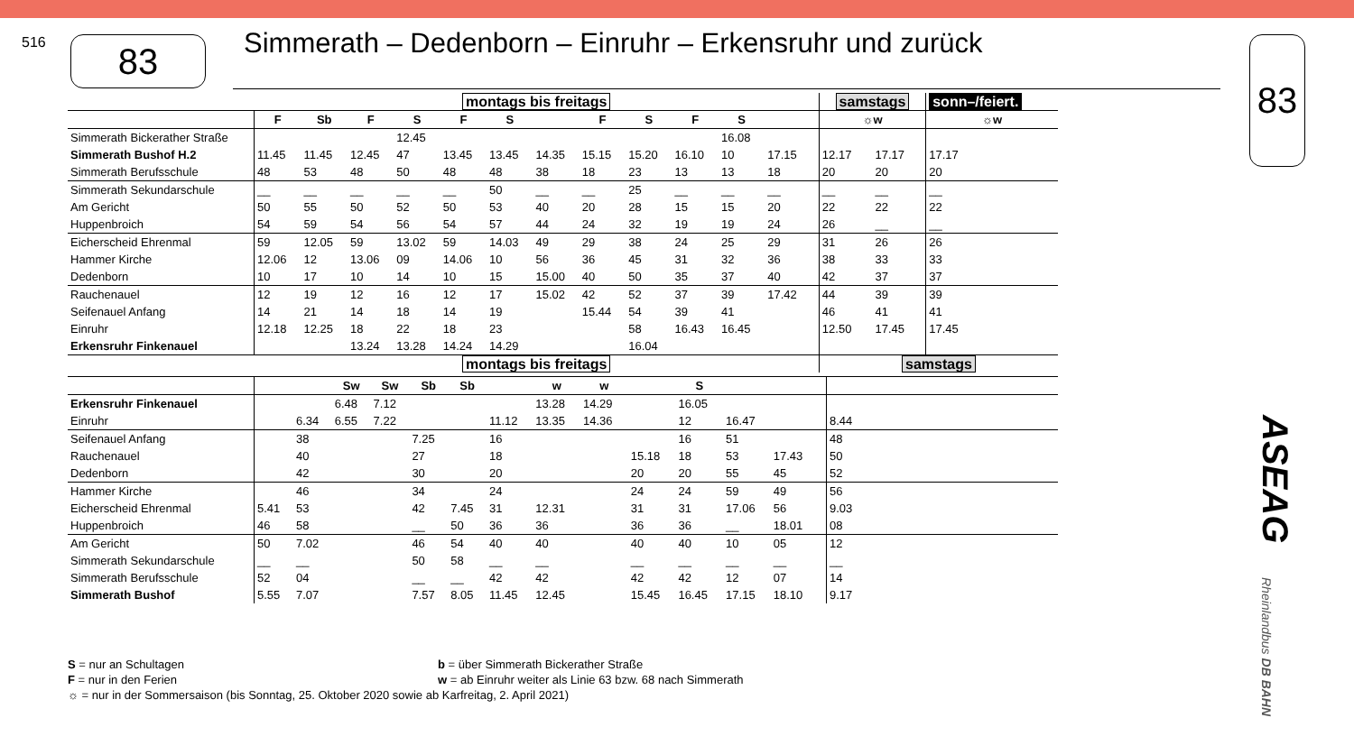516 83
Simmerath – Dedenborn – Einruhr – Erkensruhr und zurück
83
| | montags bis freitags | | | | | | | | | | | | | samstags | | sonn–/feiert. |
| | F | Sb | F | S | F | S | | F | S | F | S | | | ☼w | | ☼w |
| Simmerath Bickerather Straße | | | | 12.45 | | | | | | | 16.08 | | | | | |
| Simmerath Bushof H.2 | 11.45 | 11.45 | 12.45 | 47 | 13.45 | 13.45 | 14.35 | 15.15 | 15.20 | 16.10 | 10 | 17.15 | | 12.17 | 17.17 | 17.17 |
| Simmerath Berufsschule | 48 | 53 | 48 | 50 | 48 | 48 | 38 | 18 | 23 | 13 | 13 | 18 | | 20 | 20 | 20 |
| Simmerath Sekundarschule | __ | __ | __ | __ | __ | 50 | __ | __ | 25 | __ | __ | __ | | __ | __ | __ |
| Am Gericht | 50 | 55 | 50 | 52 | 50 | 53 | 40 | 20 | 28 | 15 | 15 | 20 | | 22 | 22 | 22 |
| Huppenbroich | 54 | 59 | 54 | 56 | 54 | 57 | 44 | 24 | 32 | 19 | 19 | 24 | | 26 | __ | __ |
| Eicherscheid Ehrenmal | 59 | 12.05 | 59 | 13.02 | 59 | 14.03 | 49 | 29 | 38 | 24 | 25 | 29 | | 31 | 26 | 26 |
| Hammer Kirche | 12.06 | 12 | 13.06 | 09 | 14.06 | 10 | 56 | 36 | 45 | 31 | 32 | 36 | | 38 | 33 | 33 |
| Dedenborn | 10 | 17 | 10 | 14 | 10 | 15 | 15.00 | 40 | 50 | 35 | 37 | 40 | | 42 | 37 | 37 |
| Rauchenauel | 12 | 19 | 12 | 16 | 12 | 17 | 15.02 | 42 | 52 | 37 | 39 | 17.42 | | 44 | 39 | 39 |
| Seifenauel Anfang | 14 | 21 | 14 | 18 | 14 | 19 | | 15.44 | 54 | 39 | 41 | | | 46 | 41 | 41 |
| Einruhr | 12.18 | 12.25 | 18 | 22 | 18 | 23 | | | 58 | 16.43 | 16.45 | | | 12.50 | 17.45 | 17.45 |
| Erkensruhr Finkenauel | | | 13.24 | 13.28 | 14.24 | 14.29 | | | 16.04 | | | | | | | |
| | montags bis freitags | | | | | | | | | | | | | samstags | | |
| | | | Sw | Sw | Sb | Sb | | w | w | | S | | | | |
| Erkensruhr Finkenauel | | | 6.48 | 7.12 | | | | 13.28 | 14.29 | | 16.05 | | | | |
| Einruhr | | 6.34 | 6.55 | 7.22 | | | 11.12 | 13.35 | 14.36 | | 12 | 16.47 | | | 8.44 |
| Seifenauel Anfang | | 38 | | | 7.25 | | 16 | | | | 16 | 51 | | | 48 |
| Rauchenauel | | 40 | | | 27 | | 18 | | | 15.18 | 18 | 53 | 17.43 | | 50 |
| Dedenborn | | 42 | | | 30 | | 20 | | | 20 | 20 | 55 | 45 | | 52 |
| Hammer Kirche | | 46 | | | 34 | | 24 | | | 24 | 24 | 59 | 49 | | 56 |
| Eicherscheid Ehrenmal | 5.41 | 53 | | | 42 | 7.45 | 31 | 12.31 | | 31 | 31 | 17.06 | 56 | | 9.03 |
| Huppenbroich | 46 | 58 | | | __ | 50 | 36 | 36 | | 36 | 36 | __ | 18.01 | | 08 |
| Am Gericht | 50 | 7.02 | | | 46 | 54 | 40 | 40 | | 40 | 40 | 10 | 05 | | 12 |
| Simmerath Sekundarschule | __ | __ | | | 50 | 58 | __ | __ | | __ | __ | __ | __ | | __ |
| Simmerath Berufsschule | 52 | 04 | | | __ | __ | 42 | 42 | | 42 | 42 | 12 | 07 | | 14 |
| Simmerath Bushof | 5.55 | 7.07 | | | 7.57 | 8.05 | 11.45 | 12.45 | | 15.45 | 16.45 | 17.15 | 18.10 | | 9.17 |
S = nur an Schultagen b = über Simmerath Bickerather Straße
F = nur in den Ferien w = ab Einruhr weiter als Linie 63 bzw. 68 nach Simmerath
☼ = nur in der Sommersaison (bis Sonntag, 25. Oktober 2020 sowie ab Karfreitag, 2. April 2021)
ASEAG
Rheinlandbus DB BAHN